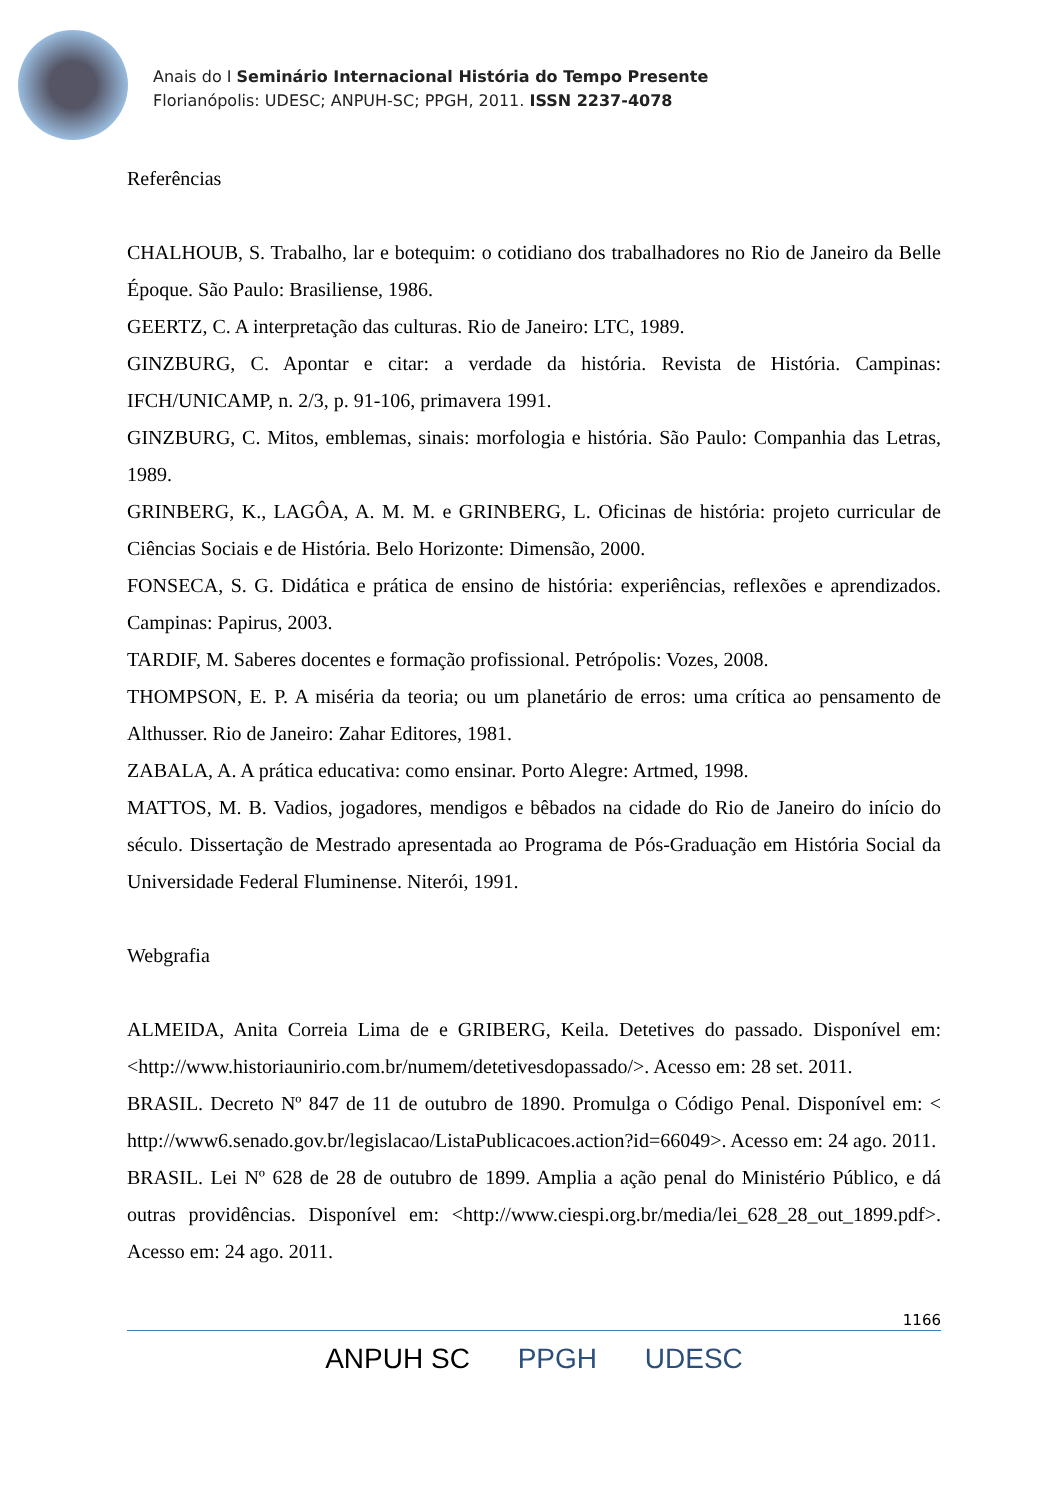Anais do I Seminário Internacional História do Tempo Presente
Florianópolis: UDESC; ANPUH-SC; PPGH, 2011. ISSN 2237-4078
Referências
CHALHOUB, S. Trabalho, lar e botequim: o cotidiano dos trabalhadores no Rio de Janeiro da Belle Époque. São Paulo: Brasiliense, 1986.
GEERTZ, C. A interpretação das culturas. Rio de Janeiro: LTC, 1989.
GINZBURG, C. Apontar e citar: a verdade da história. Revista de História. Campinas: IFCH/UNICAMP, n. 2/3, p. 91-106, primavera 1991.
GINZBURG, C. Mitos, emblemas, sinais: morfologia e história. São Paulo: Companhia das Letras, 1989.
GRINBERG, K., LAGÔA, A. M. M. e GRINBERG, L. Oficinas de história: projeto curricular de Ciências Sociais e de História. Belo Horizonte: Dimensão, 2000.
FONSECA, S. G. Didática e prática de ensino de história: experiências, reflexões e aprendizados. Campinas: Papirus, 2003.
TARDIF, M. Saberes docentes e formação profissional. Petrópolis: Vozes, 2008.
THOMPSON, E. P. A miséria da teoria; ou um planetário de erros: uma crítica ao pensamento de Althusser. Rio de Janeiro: Zahar Editores, 1981.
ZABALA, A. A prática educativa: como ensinar. Porto Alegre: Artmed, 1998.
MATTOS, M. B. Vadios, jogadores, mendigos e bêbados na cidade do Rio de Janeiro do início do século. Dissertação de Mestrado apresentada ao Programa de Pós-Graduação em História Social da Universidade Federal Fluminense. Niterói, 1991.
Webgrafia
ALMEIDA, Anita Correia Lima de e GRIBERG, Keila. Detetives do passado. Disponível em: <http://www.historiaunirio.com.br/numem/detetivesdopassado/>. Acesso em: 28 set. 2011.
BRASIL. Decreto Nº 847 de 11 de outubro de 1890. Promulga o Código Penal. Disponível em: < http://www6.senado.gov.br/legislacao/ListaPublicacoes.action?id=66049>. Acesso em: 24 ago. 2011.
BRASIL. Lei Nº 628 de 28 de outubro de 1899. Amplia a ação penal do Ministério Público, e dá outras providências. Disponível em: <http://www.ciespi.org.br/media/lei_628_28_out_1899.pdf>. Acesso em: 24 ago. 2011.
1166
ANPUH SC PPGH UDESC